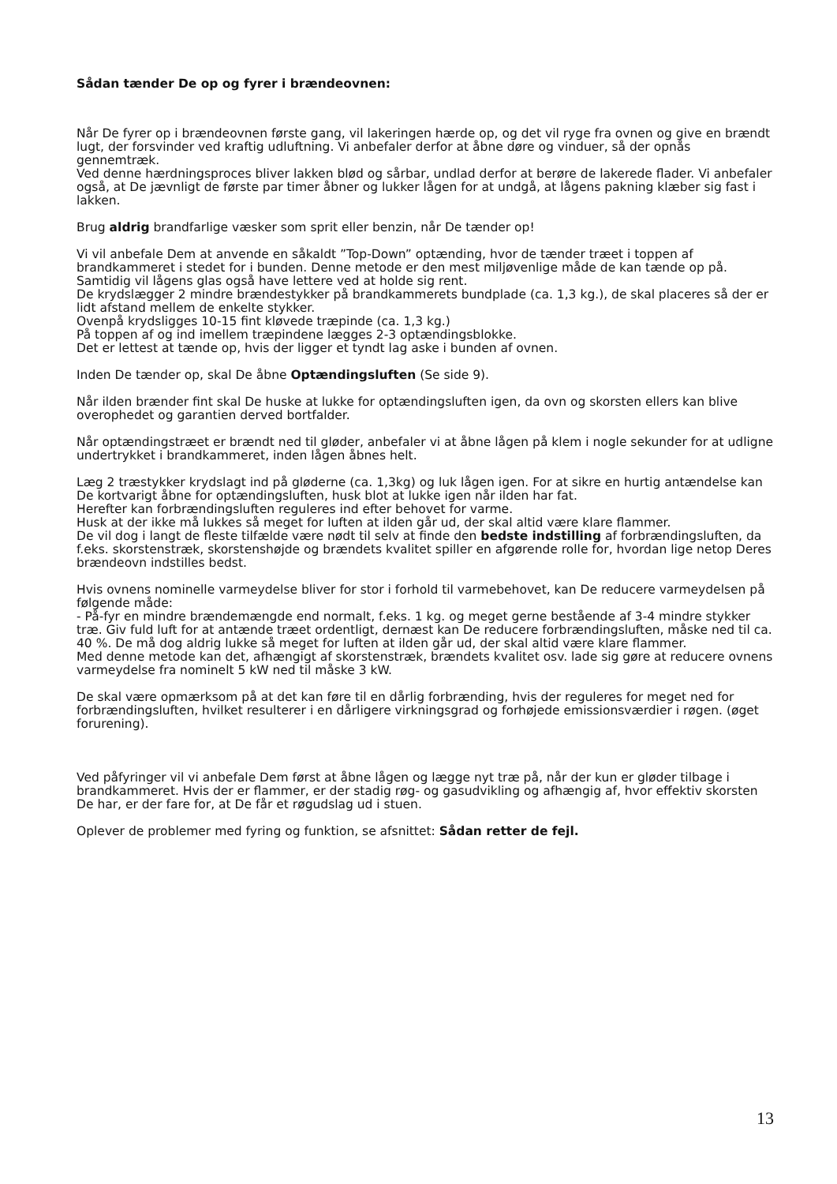Sådan tænder De op og fyrer i brændeovnen:
Når De fyrer op i brændeovnen første gang, vil lakeringen hærde op, og det vil ryge fra ovnen og give en brændt lugt, der forsvinder ved kraftig udluftning. Vi anbefaler derfor at åbne døre og vinduer, så der opnås gennemtræk.
Ved denne hærdningsproces bliver lakken blød og sårbar, undlad derfor at berøre de lakerede flader. Vi anbefaler også, at De jævnligt de første par timer åbner og lukker lågen for at undgå, at lågens pakning klæber sig fast i lakken.
Brug aldrig brandfarlige væsker som sprit eller benzin, når De tænder op!
Vi vil anbefale Dem at anvende en såkaldt ”Top-Down” optænding, hvor de tænder træet i toppen af brandkammeret i stedet for i bunden. Denne metode er den mest miljøvenlige måde de kan tænde op på. Samtidig vil lågens glas også have lettere ved at holde sig rent.
De krydslægger 2 mindre brændestykker på brandkammerets bundplade (ca. 1,3 kg.), de skal placeres så der er lidt afstand mellem de enkelte stykker.
Ovenpå krydsligges 10-15 fint kløvede træpinde (ca. 1,3 kg.)
På toppen af og ind imellem træpindene lægges 2-3 optændingsblokke.
Det er lettest at tænde op, hvis der ligger et tyndt lag aske i bunden af ovnen.
Inden De tænder op, skal De åbne Optændingsluften (Se side 9).
Når ilden brænder fint skal De huske at lukke for optændingsluften igen, da ovn og skorsten ellers kan blive overophedet og garantien derved bortfalder.
Når optændingstræet er brændt ned til gløder, anbefaler vi at åbne lågen på klem i nogle sekunder for at udligne undertrykket i brandkammeret, inden lågen åbnes helt.
Læg 2 træstykker krydslagt ind på gløderne (ca. 1,3kg) og luk lågen igen. For at sikre en hurtig antændelse kan De kortvarigt åbne for optændingsluften, husk blot at lukke igen når ilden har fat.
Herefter kan forbrændingsluften reguleres ind efter behovet for varme.
Husk at der ikke må lukkes så meget for luften at ilden går ud, der skal altid være klare flammer.
De vil dog i langt de fleste tilfælde være nødt til selv at finde den bedste indstilling af forbrændingsluften, da f.eks. skorstenstræk, skorstenshøjde og brændets kvalitet spiller en afgørende rolle for, hvordan lige netop Deres brændeovn indstilles bedst.
Hvis ovnens nominelle varmeydelse bliver for stor i forhold til varmebehovet, kan De reducere varmeydelsen på følgende måde:
- På-fyr en mindre brændemængde end normalt, f.eks. 1 kg. og meget gerne bestående af 3-4 mindre stykker træ. Giv fuld luft for at antænde træet ordentligt, dernæst kan De reducere forbrændingsluften, måske ned til ca. 40 %. De må dog aldrig lukke så meget for luften at ilden går ud, der skal altid være klare flammer.
Med denne metode kan det, afhængigt af skorstenstræk, brændets kvalitet osv. lade sig gøre at reducere ovnens varmeydelse fra nominelt 5 kW ned til måske 3 kW.
De skal være opmærksom på at det kan føre til en dårlig forbrænding, hvis der reguleres for meget ned for forbrændingsluften, hvilket resulterer i en dårligere virkningsgrad og forhøjede emissionsværdier i røgen. (øget forurening).
Ved påfyringer vil vi anbefale Dem først at åbne lågen og lægge nyt træ på, når der kun er gløder tilbage i brandkammeret. Hvis der er flammer, er der stadig røg- og gasudvikling og afhængig af, hvor effektiv skorsten De har, er der fare for, at De får et røgudslag ud i stuen.
Oplever de problemer med fyring og funktion, se afsnittet: Sådan retter de fejl.
13